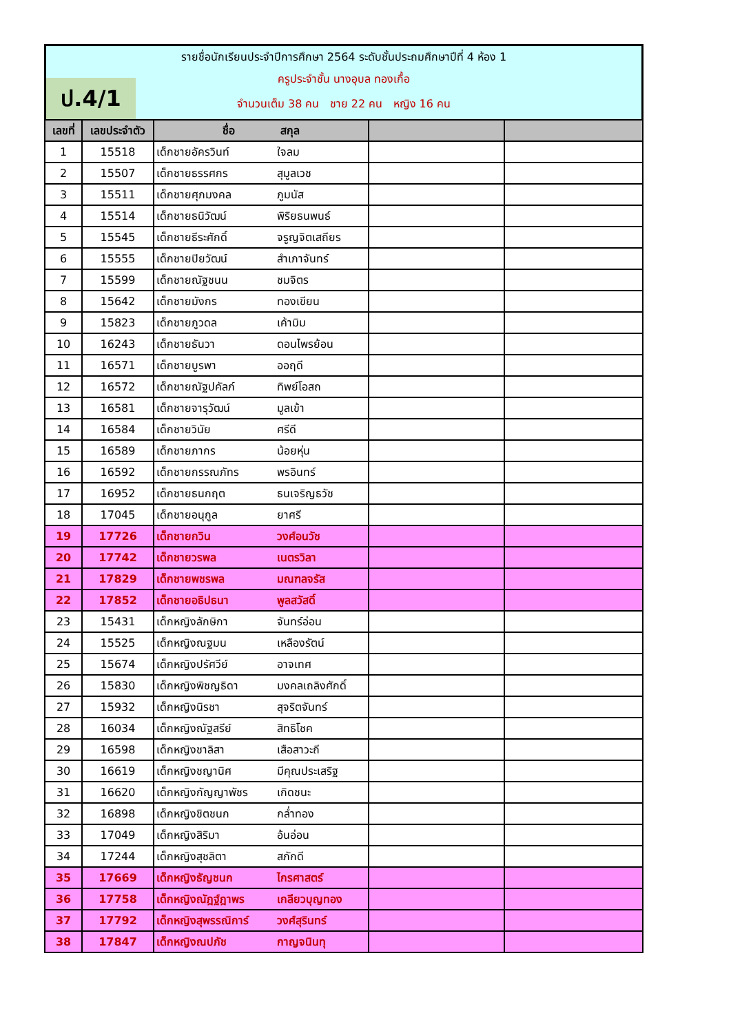ป.4/1
รายชื่อนักเรียนประจำปีการศึกษา 2564 ระดับชั้นประถมศึกษาปีที่ 4 ห้อง 1
ครูประจำชั้น นางอุบล ทองเกื้อ
จำนวนเต็ม 38 คน ชาย 22 คน หญิง 16 คน
| เลขที่ | เลขประจำตัว | ชื่อ สกุล | | |
| --- | --- | --- | --- | --- |
| 1 | 15518 | เด็กชายอัครวินท์ ใจลม | | |
| 2 | 15507 | เด็กชายธรรศกร สุมูลเวช | | |
| 3 | 15511 | เด็กชายศุภมงคล ภูมนัส | | |
| 4 | 15514 | เด็กชายธนิวัฒน์ พิริยธนพนธ์ | | |
| 5 | 15545 | เด็กชายธีระศักดิ์ จรูญจิตเสถียร | | |
| 6 | 15555 | เด็กชายปิยวัฒน์ สำเภาจันทร์ | | |
| 7 | 15599 | เด็กชายณัฐชนน ชมจิตร | | |
| 8 | 15642 | เด็กชายมังกร ทองเขียน | | |
| 9 | 15823 | เด็กชายภูวดล เค้ามิม | | |
| 10 | 16243 | เด็กชายธันวา ดอนไพรย้อน | | |
| 11 | 16571 | เด็กชายบูรพา ออฤดี | | |
| 12 | 16572 | เด็กชายณัฐปคัลภ์ ทิพย์โอสถ | | |
| 13 | 16581 | เด็กชายจารุวัฒน์ มูลเข้า | | |
| 14 | 16584 | เด็กชายวินัย ศรีดี | | |
| 15 | 16589 | เด็กชายภากร น้อยหุ่น | | |
| 16 | 16592 | เด็กชายกรรณภัทร พรอินทร์ | | |
| 17 | 16952 | เด็กชายธนกฤต ธนเจริญธวัช | | |
| 18 | 17045 | เด็กชายอนุกูล ยาศรี | | |
| 19 | 17726 | เด็กชายกวิน วงศ์อนวัช | | |
| 20 | 17742 | เด็กชายวรพล เนตรวิลา | | |
| 21 | 17829 | เด็กชายพชรพล มณฑลจรัส | | |
| 22 | 17852 | เด็กชายอธิปธนา พูลสวัสดิ์ | | |
| 23 | 15431 | เด็กหญิงลักษิกา จันทร์อ่อน | | |
| 24 | 15525 | เด็กหญิงณฐมน เหลืองรัตน์ | | |
| 25 | 15674 | เด็กหญิงปรัศวีย์ อาจเทศ | | |
| 26 | 15830 | เด็กหญิงพิชญธิดา มงคลเถลิงศักดิ์ | | |
| 27 | 15932 | เด็กหญิงนิรชา สุจริตจันทร์ | | |
| 28 | 16034 | เด็กหญิงณัฐสรีย์ สิทธิโชค | | |
| 29 | 16598 | เด็กหญิงชาลิสา เสือสาวะถี | | |
| 30 | 16619 | เด็กหญิงชญานิศ มีคุณประเสริฐ | | |
| 31 | 16620 | เด็กหญิงกัญญาพัชร เกิดชนะ | | |
| 32 | 16898 | เด็กหญิงชิตชนก กล่ำทอง | | |
| 33 | 17049 | เด็กหญิงสิริมา อ้นอ่อน | | |
| 34 | 17244 | เด็กหญิงสุชลิตา สภักดี | | |
| 35 | 17669 | เด็กหญิงธัญชนก ไกรศาสตร์ | | |
| 36 | 17758 | เด็กหญิงณัฎฐ์ฎาพร เกลียวบุญทอง | | |
| 37 | 17792 | เด็กหญิงสุพรรณิการ์ วงศ์สุรินทร์ | | |
| 38 | 17847 | เด็กหญิงณปภัช กาญจนินทุ | | |